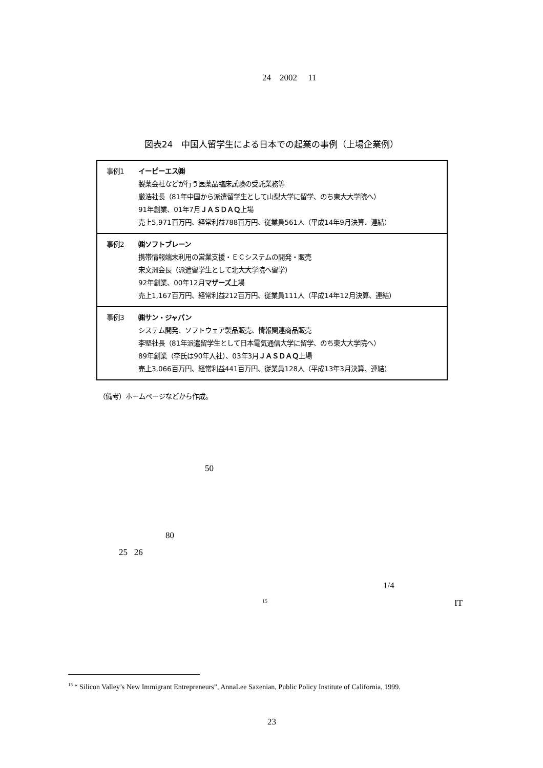24 2002 11
図表24　中国人留学生による日本での起業の事例（上場企業例）
| 事例1 | イーピーエス㈱ 製薬会社などが行う医薬品臨床試験の受託業務等 厳浩社長（81年中国から派遣留学生として山梨大学に留学、のち東大大学院へ） 91年創業、01年7月 ＪＡＳＤＡＱ 上場 売上5,971百万円、経常利益788百万円、従業員561人（平成14年9月決算、連結） |
| 事例2 | ㈱ソフトブレーン 携帯情報端末利用の営業支援・ＥＣシステムの開発・販売 宋文洲会長（派遣留学生として北大大学院へ留学） 92年創業、00年12月 マザーズ 上場 売上1,167百万円、経常利益212百万円、従業員111人（平成14年12月決算、連結） |
| 事例3 | ㈱サン・ジャパン システム開発、ソフトウェア製品販売、情報関連商品販売 李堅社長（81年派遣留学生として日本電気通信大学に留学、のち東大大学院へ） 89年創業（李氏は90年入社）、03年3月 ＪＡＳＤＡＱ 上場 売上3,066百万円、経常利益441百万円、従業員128人（平成13年3月決算、連結） |
（備考）ホームページなどから作成。
50
80
25 26
1/4
<sup>15</sup> IT
<sup>15</sup> “ Silicon Valley’s New Immigrant Entrepreneurs”, AnnaLee Saxenian, Public Policy Institute of California, 1999.
23